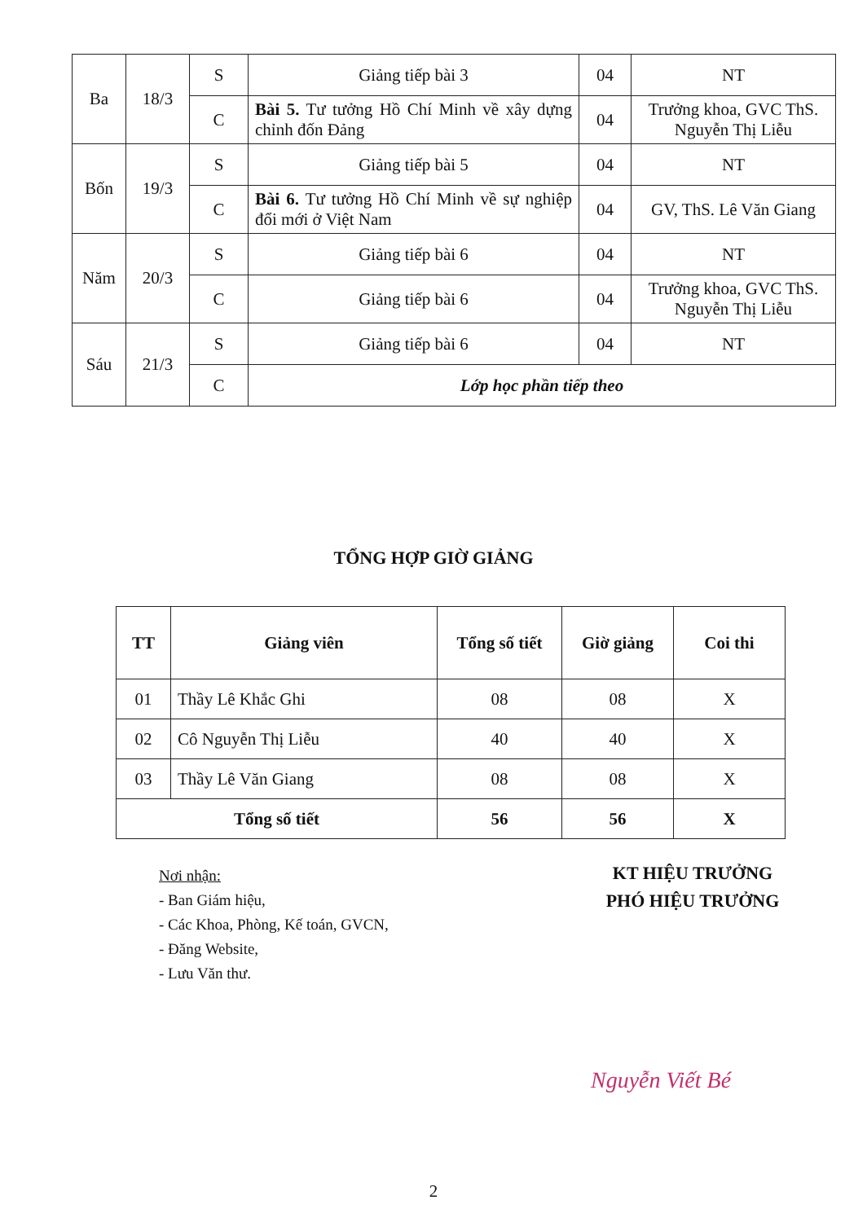| Ba | 18/3 | S | Giảng tiếp bài 3 | 04 | NT |
| | | C | Bài 5. Tư tưởng Hồ Chí Minh về xây dựng chỉnh đốn Đảng | 04 | Trưởng khoa, GVC ThS. Nguyễn Thị Liễu |
| Bốn | 19/3 | S | Giảng tiếp bài 5 | 04 | NT |
| | | C | Bài 6. Tư tưởng Hồ Chí Minh về sự nghiệp đổi mới ở Việt Nam | 04 | GV, ThS. Lê Văn Giang |
| Năm | 20/3 | S | Giảng tiếp bài 6 | 04 | NT |
| | | C | Giảng tiếp bài 6 | 04 | Trưởng khoa, GVC ThS. Nguyễn Thị Liễu |
| Sáu | 21/3 | S | Giảng tiếp bài 6 | 04 | NT |
| | | C | Lớp học phần tiếp theo | | |
TỔNG HỢP GIỜ GIẢNG
| TT | Giảng viên | Tổng số tiết | Giờ giảng | Coi thi |
| --- | --- | --- | --- | --- |
| 01 | Thầy Lê Khắc Ghi | 08 | 08 | X |
| 02 | Cô Nguyễn Thị Liễu | 40 | 40 | X |
| 03 | Thầy Lê Văn Giang | 08 | 08 | X |
| Tổng số tiết | | 56 | 56 | X |
Nơi nhận:
- Ban Giám hiệu,
- Các Khoa, Phòng, Kế toán, GVCN,
- Đăng Website,
- Lưu Văn thư.
KT HIỆU TRƯỞNG
PHÓ HIỆU TRƯỞNG
Nguyễn Viết Bé
2